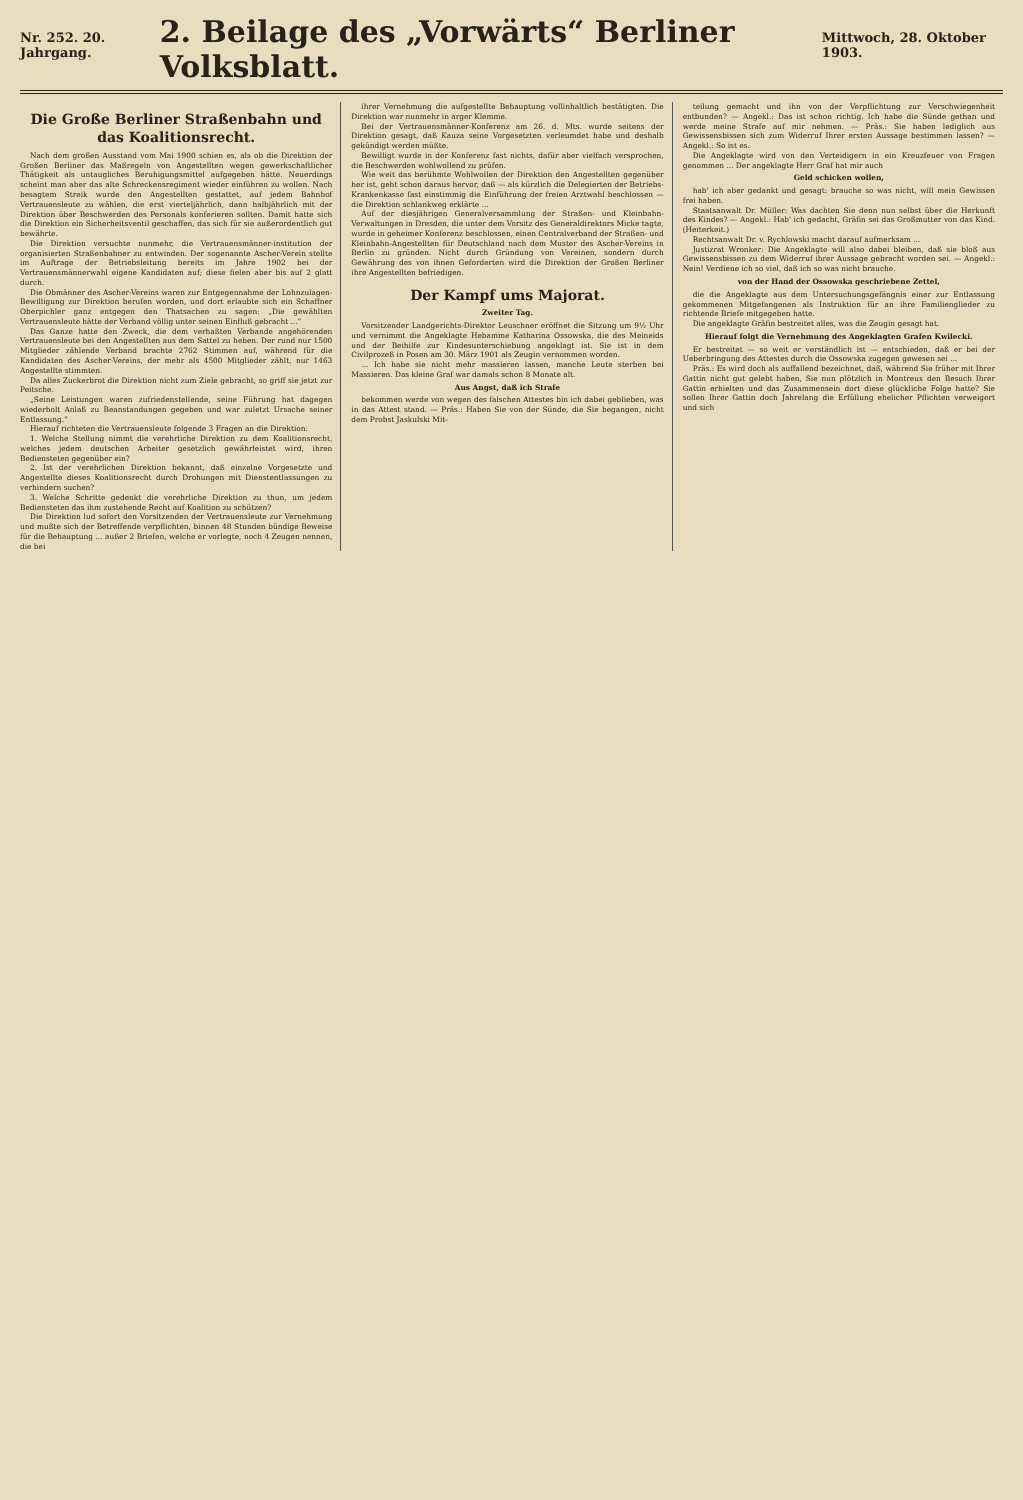Nr. 252. 20. Jahrgang. 2. Beilage des „Vorwärts“ Berliner Volksblatt. Mittwoch, 28. Oktober 1903.
Die Große Berliner Straßenbahn und das Koalitionsrecht.
Nach dem großen Ausstand vom Mai 1900 schien es, als ob die Direktion der Großen Berliner das Maßregeln von Angestellten wegen gewerkschaftlicher Thätigkeit als untaugliches Beruhigungsmittel aufgegeben hätte. Neuerdings scheint man aber das alte Schreckensregiment wieder einführen zu wollen. Nach besagtem Streik wurde den Angestellten gestattet, auf jedem Bahnhof Vertrauensleute zu wählen, die erst vierteljährlich, dann halbjährlich mit der Direktion über Beschwerden des Personals konferieren sollten. Damit hatte sich die Direktion ein Sicherheitsventil geschaffen, das sich für sie außerordentlich gut bewährte.
Die Direktion versuchte nunmehr, die Vertrauensmänner-institution der organisierten Straßenbahner zu entwinden. Der sogenannte Ascher-Verein stellte im Auftrage der Betriebsleitung bereits im Jahre 1902 bei der Vertrauensmännerwahl eigene Kandidaten auf; diese fielen aber bis auf 2 glatt durch.
Die Obmänner des Ascher-Vereins waren zur Entgegennahme der Lohnzulagen-Bewilligung zur Direktion berufen worden, und dort erlaubte sich ein Schaffner Oberpichler ganz entgegen den Thatsachen zu sagen: „Die gewählten Vertrauensleute hätte der Verband völlig unter seinen Einfluß gebracht ...“
Das Ganze hatte den Zweck, die dem verhaßten Verbande angehörenden Vertrauensleute bei den Angestellten aus dem Sattel zu heben. Der rund nur 1500 Mitglieder zählende Verband brachte 2762 Stimmen auf, während für die Kandidaten des Ascher-Vereins, der mehr als 4500 Mitglieder zählt, nur 1463 Angestellte stimmten.
Da alles Zuckerbrot die Direktion nicht zum Ziele gebracht, so griff sie jetzt zur Peitsche.
„Seine Leistungen waren zufriedenstellende, seine Führung hat dagegen wiederholt Anlaß zu Beanstandungen gegeben und war zuletzt Ursache seiner Entlassung.“
Hierauf richteten die Vertrauensleute folgende 3 Fragen an die Direktion:
1. Welche Stellung nimmt die verehrliche Direktion zu dem Koalitionsrecht, welches jedem deutschen Arbeiter gesetzlich gewährleistet wird, ihren Bediensteten gegenüber ein?
2. Ist der verehrlichen Direktion bekannt, daß einzelne Vorgesetzte und Angestellte dieses Koalitionsrecht durch Drohungen mit Dienstentlassungen zu verhindern suchen?
3. Welche Schritte gedenkt die verehrliche Direktion zu thun, um jedem Bediensteten das ihm zustehende Recht auf Koalition zu schützen?
Die Direktion lud sofort den Vorsitzenden der Vertrauensleute zur Vernehmung und mußte sich der Betreffende verpflichten, binnen 48 Stunden bündige Beweise für die Behauptung ... außer 2 Briefen, welche er vorlegte, noch 4 Zeugen nennen, die bei
ihrer Vernehmung die aufgestellte Behauptung vollinhaltlich bestätigten. Die Direktion war nunmehr in arger Klemme.
Bei der Vertrauensmänner-Konferenz am 26. d. Mts. wurde seitens der Direktion gesagt, daß Kauza seine Vorgesetzten verleumdet habe und deshalb gekündigt werden müßte.
Bewilligt wurde in der Konferenz fast nichts, dafür aber vielfach versprochen, die Beschwerden wohlwollend zu prüfen.
Wie weit das berühmte Wohlwollen der Direktion den Angestellten gegenüber her ist, geht schon daraus hervor, daß — als kürzlich die Delegierten der Betriebs-Krankenkasse fast einstimmig die Einführung der freien Arztwahl beschlossen — die Direktion schlankweg erklärte ...
Auf der diesjährigen Generalversammlung der Straßen- und Kleinbahn-Verwaltungen in Dresden, die unter dem Vorsitz des Generaldirektors Micke tagte, wurde in geheimer Konferenz beschlossen, einen Centralverband der Straßen- und Kleinbahn-Angestellten für Deutschland nach dem Muster des Ascher-Vereins in Berlin zu gründen. Nicht durch Gründung von Vereinen, sondern durch Gewährung des von ihnen Geforderten wird die Direktion der Großen Berliner ihre Angestellten befriedigen.
Der Kampf ums Majorat.
Zweiter Tag.
Vorsitzender Landgerichts-Direktor Leuschner eröffnet die Sitzung um 9½ Uhr und vernimmt die Angeklagte Hebamme Katharina Ossowska, die des Meineids und der Beihilfe zur Kindesunterschiebung angeklagt ist. Sie ist in dem Civilprozeß in Posen am 30. März 1901 als Zeugin vernommen worden.
... Ich habe sie nicht mehr massieren lassen, manche Leute sterben bei Massieren. Das kleine Graf war damals schon 8 Monate alt.
Aus Angst, daß ich Strafe
bekommen werde von wegen des falschen Attestes bin ich dabei geblieben, was in das Attest stand. — Präs.: Haben Sie von der Sünde, die Sie begangen, nicht dem Probst Jaskulski Mit-
teilung gemacht und ihn von der Verpflichtung zur Verschwiegenheit entbunden? — Angekl.: Das ist schon richtig. Ich habe die Sünde gethan und werde meine Strafe auf mir nehmen. — Präs.: Sie haben lediglich aus Gewissensbissen sich zum Widerruf Ihrer ersten Aussage bestimmen lassen? — Angekl.: So ist es.
Die Angeklagte wird von den Verteidigern in ein Kreuzfeuer von Fragen genommen ... Der angeklagte Herr Graf hat mir auch
Geld schicken wollen,
hab' ich aber gedankt und gesagt: brauche so was nicht, will mein Gewissen frei haben.
Staatsanwalt Dr. Müller: Was dachten Sie denn nun selbst über die Herkunft des Kindes? — Angekl.: Hab' ich gedacht, Gräfin sei das Großmutter von das Kind. (Heiterkeit.)
Rechtsanwalt Dr. v. Rychlowski macht darauf aufmerksam ...
Justizrat Wronker: Die Angeklagte will also dabei bleiben, daß sie bloß aus Gewissensbissen zu dem Widerruf ihrer Aussage gebracht worden sei. — Angekl.: Nein! Verdiene ich so viel, daß ich so was nicht brauche.
von der Hand der Ossowska geschriebene Zettel,
die die Angeklagte aus dem Untersuchungsgefängnis einer zur Entlassung gekommenen Mitgefangenen als Instruktion für an ihre Familienglieder zu richtende Briefe mitgegeben hatte.
Die angeklagte Gräfin bestreitet alles, was die Zeugin gesagt hat.
Hierauf folgt die Vernehmung des Angeklagten Grafen Kwilecki.
Er bestreitet — so weit er verständlich ist — entschieden, daß er bei der Ueberbringung des Attestes durch die Ossowska zugegen gewesen sei ...
Präs.: Es wird doch als auffallend bezeichnet, daß, während Sie früher mit Ihrer Gattin nicht gut gelebt haben, Sie nun plötzlich in Montreux den Besuch Ihrer Gattin erhielten und das Zusammensein dort diese glückliche Folge hatte? Sie sollen Ihrer Gattin doch Jahrelang die Erfüllung ehelicher Pflichten verweigert und sich